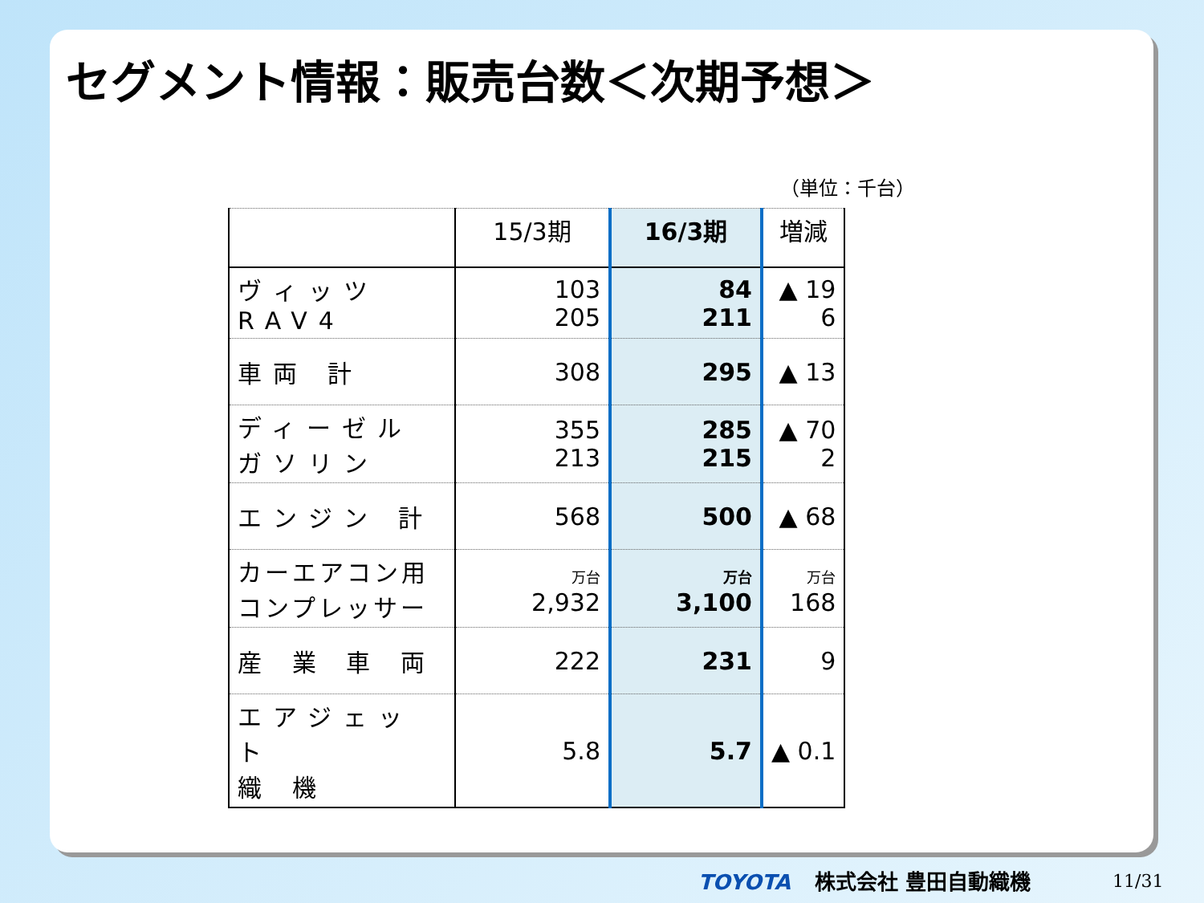セグメント情報：販売台数＜次期予想＞
（単位：千台）
| | 15/3期 | 16/3期 | 増減 |
| --- | --- | --- | --- |
| ヴィッツ RAV4 | 103 205 | 84 211 | ▲ 19 6 |
| 車両 計 | 308 | 295 | ▲ 13 |
| ディーゼル ガソリン | 355 213 | 285 215 | ▲ 70 2 |
| エンジン 計 | 568 | 500 | ▲ 68 |
| カーエアコン用 コンプレッサー | 万台 2,932 | 万台 3,100 | 万台 168 |
| 産 業 車 両 | 222 | 231 | 9 |
| エアジェット 織 機 | 5.8 | 5.7 | ▲ 0.1 |
TOYOTA 株式会社 豊田自動織機 11/31